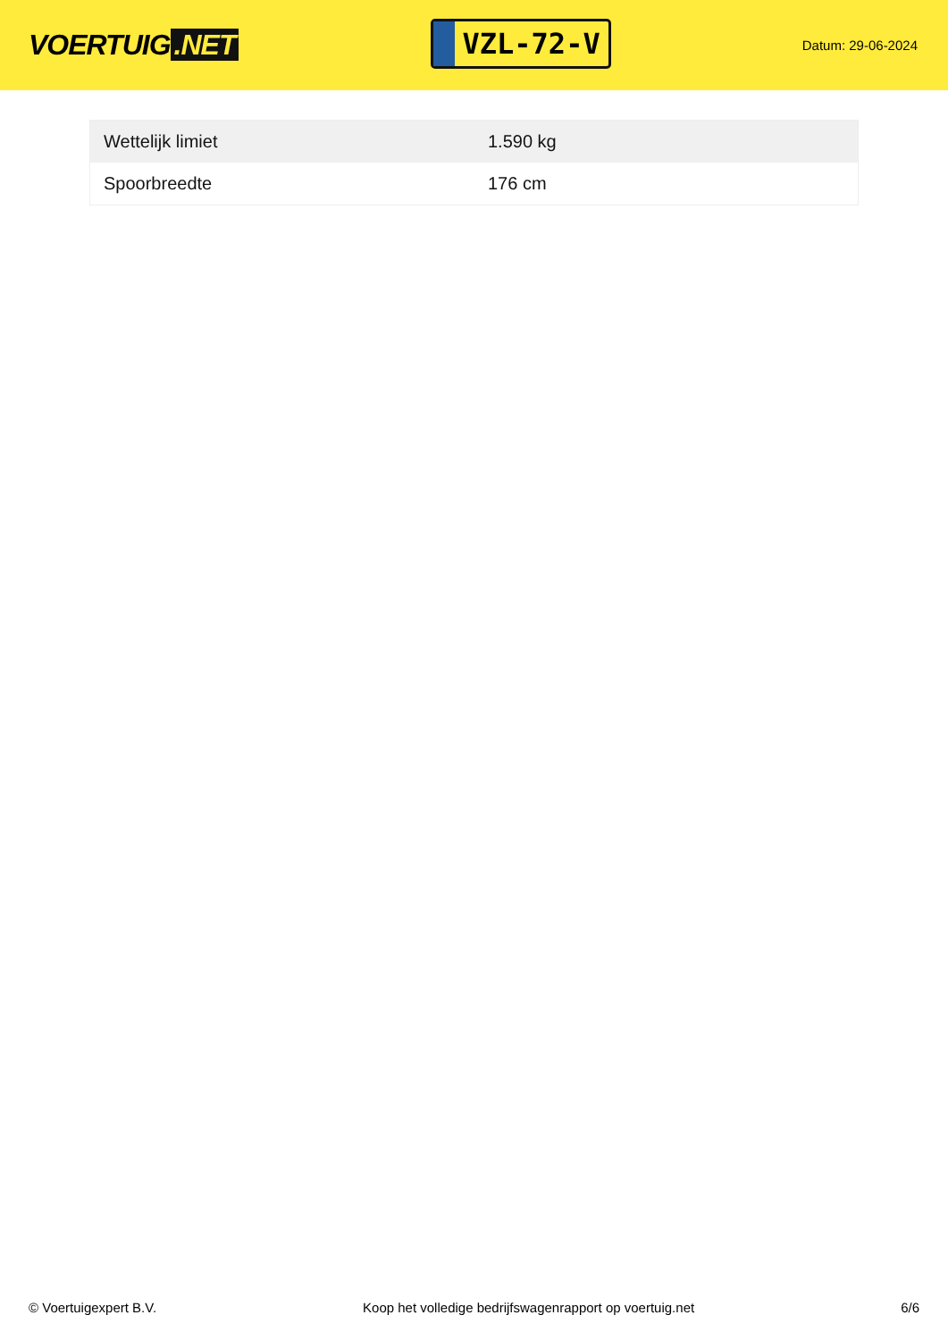VOERTUIG.NET
VZL-72-V
Datum: 29-06-2024
| Wettelijk limiet | 1.590 kg |
| Spoorbreedte | 176 cm |
© Voertuigexpert B.V. Koop het volledige bedrijfswagenrapport op voertuig.net 6/6